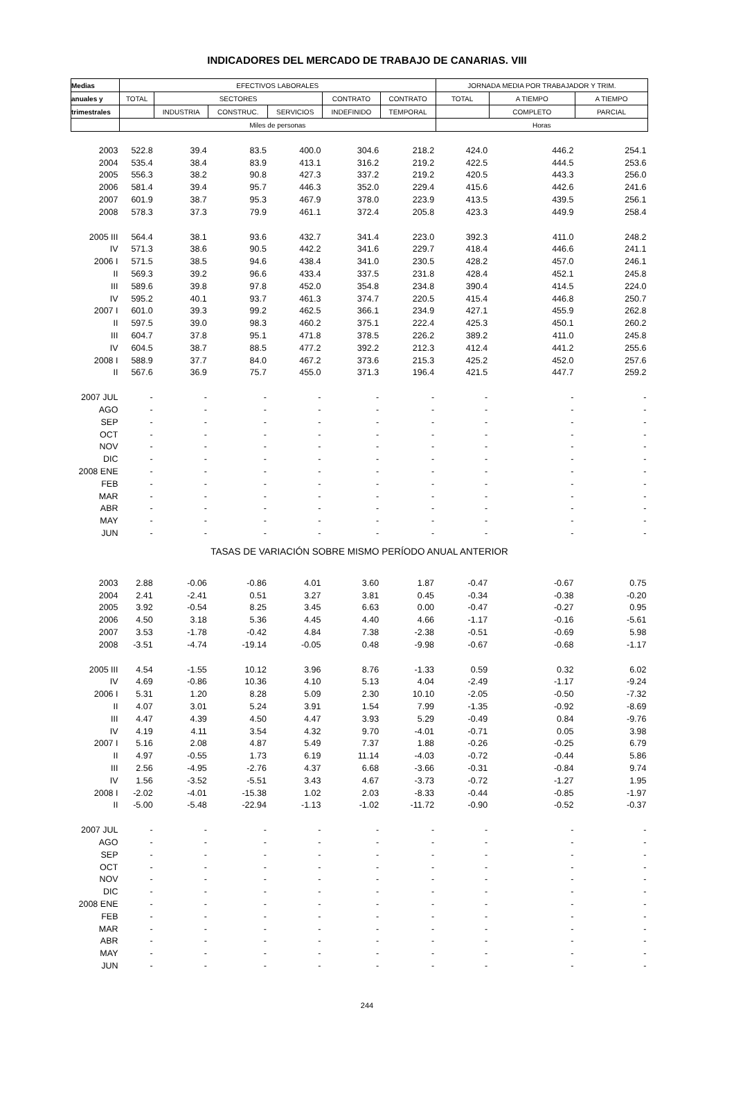INDICADORES DEL MERCADO DE TRABAJO DE CANARIAS. VIII
| Medias | EFECTIVOS LABORALES | | | | | | JORNADA MEDIA POR TRABAJADOR Y TRIM. | | |
| --- | --- | --- | --- | --- | --- | --- | --- | --- | --- |
| anuales y | TOTAL | SECTORES | | | CONTRATO | CONTRATO | TOTAL | A TIEMPO | A TIEMPO |
| trimestrales | | INDUSTRIA | CONSTRUC. | SERVICIOS | INDEFINIDO | TEMPORAL | | COMPLETO | PARCIAL |
| | Miles de personas | | | | | | Horas | | |
| 2003 | 522.8 | 39.4 | 83.5 | 400.0 | 304.6 | 218.2 | 424.0 | 446.2 | 254.1 |
| 2004 | 535.4 | 38.4 | 83.9 | 413.1 | 316.2 | 219.2 | 422.5 | 444.5 | 253.6 |
| 2005 | 556.3 | 38.2 | 90.8 | 427.3 | 337.2 | 219.2 | 420.5 | 443.3 | 256.0 |
| 2006 | 581.4 | 39.4 | 95.7 | 446.3 | 352.0 | 229.4 | 415.6 | 442.6 | 241.6 |
| 2007 | 601.9 | 38.7 | 95.3 | 467.9 | 378.0 | 223.9 | 413.5 | 439.5 | 256.1 |
| 2008 | 578.3 | 37.3 | 79.9 | 461.1 | 372.4 | 205.8 | 423.3 | 449.9 | 258.4 |
| 2005 III | 564.4 | 38.1 | 93.6 | 432.7 | 341.4 | 223.0 | 392.3 | 411.0 | 248.2 |
| IV | 571.3 | 38.6 | 90.5 | 442.2 | 341.6 | 229.7 | 418.4 | 446.6 | 241.1 |
| 2006 I | 571.5 | 38.5 | 94.6 | 438.4 | 341.0 | 230.5 | 428.2 | 457.0 | 246.1 |
| II | 569.3 | 39.2 | 96.6 | 433.4 | 337.5 | 231.8 | 428.4 | 452.1 | 245.8 |
| III | 589.6 | 39.8 | 97.8 | 452.0 | 354.8 | 234.8 | 390.4 | 414.5 | 224.0 |
| IV | 595.2 | 40.1 | 93.7 | 461.3 | 374.7 | 220.5 | 415.4 | 446.8 | 250.7 |
| 2007 I | 601.0 | 39.3 | 99.2 | 462.5 | 366.1 | 234.9 | 427.1 | 455.9 | 262.8 |
| II | 597.5 | 39.0 | 98.3 | 460.2 | 375.1 | 222.4 | 425.3 | 450.1 | 260.2 |
| III | 604.7 | 37.8 | 95.1 | 471.8 | 378.5 | 226.2 | 389.2 | 411.0 | 245.8 |
| IV | 604.5 | 38.7 | 88.5 | 477.2 | 392.2 | 212.3 | 412.4 | 441.2 | 255.6 |
| 2008 I | 588.9 | 37.7 | 84.0 | 467.2 | 373.6 | 215.3 | 425.2 | 452.0 | 257.6 |
| II | 567.6 | 36.9 | 75.7 | 455.0 | 371.3 | 196.4 | 421.5 | 447.7 | 259.2 |
| 2007 JUL | - | - | - | - | - | - | - | - | - |
| AGO | - | - | - | - | - | - | - | - | - |
| SEP | - | - | - | - | - | - | - | - | - |
| OCT | - | - | - | - | - | - | - | - | - |
| NOV | - | - | - | - | - | - | - | - | - |
| DIC | - | - | - | - | - | - | - | - | - |
| 2008 ENE | - | - | - | - | - | - | - | - | - |
| FEB | - | - | - | - | - | - | - | - | - |
| MAR | - | - | - | - | - | - | - | - | - |
| ABR | - | - | - | - | - | - | - | - | - |
| MAY | - | - | - | - | - | - | - | - | - |
| JUN | - | - | - | - | - | - | - | - | - |
| TASAS DE VARIACIÓN SOBRE MISMO PERÍODO ANUAL ANTERIOR | | | | | | | | | |
| 2003 | 2.88 | -0.06 | -0.86 | 4.01 | 3.60 | 1.87 | -0.47 | -0.67 | 0.75 |
| 2004 | 2.41 | -2.41 | 0.51 | 3.27 | 3.81 | 0.45 | -0.34 | -0.38 | -0.20 |
| 2005 | 3.92 | -0.54 | 8.25 | 3.45 | 6.63 | 0.00 | -0.47 | -0.27 | 0.95 |
| 2006 | 4.50 | 3.18 | 5.36 | 4.45 | 4.40 | 4.66 | -1.17 | -0.16 | -5.61 |
| 2007 | 3.53 | -1.78 | -0.42 | 4.84 | 7.38 | -2.38 | -0.51 | -0.69 | 5.98 |
| 2008 | -3.51 | -4.74 | -19.14 | -0.05 | 0.48 | -9.98 | -0.67 | -0.68 | -1.17 |
| 2005 III | 4.54 | -1.55 | 10.12 | 3.96 | 8.76 | -1.33 | 0.59 | 0.32 | 6.02 |
| IV | 4.69 | -0.86 | 10.36 | 4.10 | 5.13 | 4.04 | -2.49 | -1.17 | -9.24 |
| 2006 I | 5.31 | 1.20 | 8.28 | 5.09 | 2.30 | 10.10 | -2.05 | -0.50 | -7.32 |
| II | 4.07 | 3.01 | 5.24 | 3.91 | 1.54 | 7.99 | -1.35 | -0.92 | -8.69 |
| III | 4.47 | 4.39 | 4.50 | 4.47 | 3.93 | 5.29 | -0.49 | 0.84 | -9.76 |
| IV | 4.19 | 4.11 | 3.54 | 4.32 | 9.70 | -4.01 | -0.71 | 0.05 | 3.98 |
| 2007 I | 5.16 | 2.08 | 4.87 | 5.49 | 7.37 | 1.88 | -0.26 | -0.25 | 6.79 |
| II | 4.97 | -0.55 | 1.73 | 6.19 | 11.14 | -4.03 | -0.72 | -0.44 | 5.86 |
| III | 2.56 | -4.95 | -2.76 | 4.37 | 6.68 | -3.66 | -0.31 | -0.84 | 9.74 |
| IV | 1.56 | -3.52 | -5.51 | 3.43 | 4.67 | -3.73 | -0.72 | -1.27 | 1.95 |
| 2008 I | -2.02 | -4.01 | -15.38 | 1.02 | 2.03 | -8.33 | -0.44 | -0.85 | -1.97 |
| II | -5.00 | -5.48 | -22.94 | -1.13 | -1.02 | -11.72 | -0.90 | -0.52 | -0.37 |
| 2007 JUL | - | - | - | - | - | - | - | - | - |
| AGO | - | - | - | - | - | - | - | - | - |
| SEP | - | - | - | - | - | - | - | - | - |
| OCT | - | - | - | - | - | - | - | - | - |
| NOV | - | - | - | - | - | - | - | - | - |
| DIC | - | - | - | - | - | - | - | - | - |
| 2008 ENE | - | - | - | - | - | - | - | - | - |
| FEB | - | - | - | - | - | - | - | - | - |
| MAR | - | - | - | - | - | - | - | - | - |
| ABR | - | - | - | - | - | - | - | - | - |
| MAY | - | - | - | - | - | - | - | - | - |
| JUN | - | - | - | - | - | - | - | - | - |
244